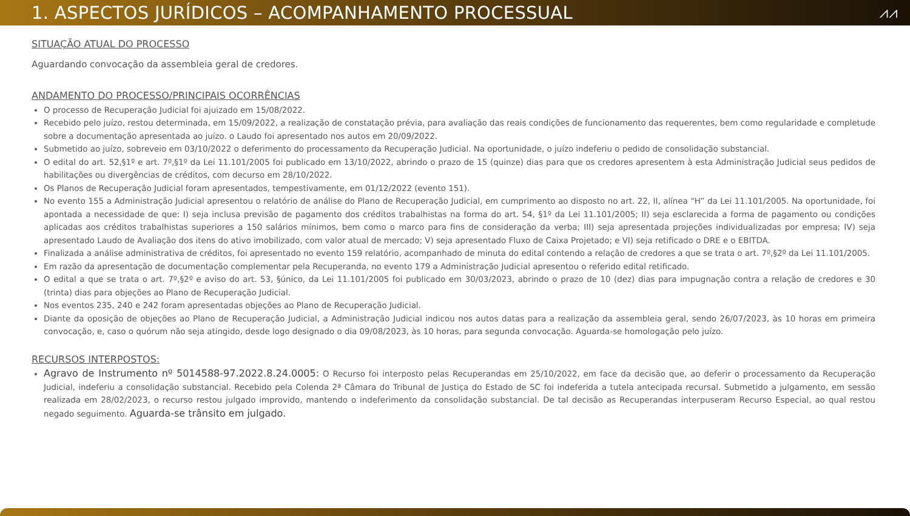1. ASPECTOS JURÍDICOS – ACOMPANHAMENTO PROCESSUAL
⩘⩘
SITUAÇÃO ATUAL DO PROCESSO
Aguardando convocação da assembleia geral de credores.
ANDAMENTO DO PROCESSO/PRINCIPAIS OCORRÊNCIAS
O processo de Recuperação Judicial foi ajuizado em 15/08/2022.
Recebido pelo juízo, restou determinada, em 15/09/2022, a realização de constatação prévia, para avaliação das reais condições de funcionamento das requerentes, bem como regularidade e completude sobre a documentação apresentada ao juízo. o Laudo foi apresentado nos autos em 20/09/2022.
Submetido ao juízo, sobreveio em 03/10/2022 o deferimento do processamento da Recuperação Judicial. Na oportunidade, o juízo indeferiu o pedido de consolidação substancial.
O edital do art. 52,§1º e art. 7º,§1º da Lei 11.101/2005 foi publicado em 13/10/2022, abrindo o prazo de 15 (quinze) dias para que os credores apresentem à esta Administração Judicial seus pedidos de habilitações ou divergências de créditos, com decurso em 28/10/2022.
Os Planos de Recuperação Judicial foram apresentados, tempestivamente, em 01/12/2022 (evento 151).
No evento 155 a Administração Judicial apresentou o relatório de análise do Plano de Recuperação Judicial, em cumprimento ao disposto no art. 22, II, alínea “H” da Lei 11.101/2005. Na oportunidade, foi apontada a necessidade de que: I) seja inclusa previsão de pagamento dos créditos trabalhistas na forma do art. 54, §1º da Lei 11.101/2005; II) seja esclarecida a forma de pagamento ou condições aplicadas aos créditos trabalhistas superiores a 150 salários mínimos, bem como o marco para fins de consideração da verba; III) seja apresentada projeções individualizadas por empresa; IV) seja apresentado Laudo de Avaliação dos itens do ativo imobilizado, com valor atual de mercado; V) seja apresentado Fluxo de Caixa Projetado; e VI) seja retificado o DRE e o EBITDA.
Finalizada a análise administrativa de créditos, foi apresentado no evento 159 relatório, acompanhado de minuta do edital contendo a relação de credores a que se trata o art. 7º,§2º da Lei 11.101/2005.
Em razão da apresentação de documentação complementar pela Recuperanda, no evento 179 a Administração Judicial apresentou o referido edital retificado.
O edital a que se trata o art. 7º,§2º e aviso do art. 53, §único, da Lei 11.101/2005 foi publicado em 30/03/2023, abrindo o prazo de 10 (dez) dias para impugnação contra a relação de credores e 30 (trinta) dias para objeções ao Plano de Recuperação Judicial.
Nos eventos 235, 240 e 242 foram apresentadas objeções ao Plano de Recuperação Judicial.
Diante da oposição de objeções ao Plano de Recuperação Judicial, a Administração Judicial indicou nos autos datas para a realização da assembleia geral, sendo 26/07/2023, às 10 horas em primeira convocação, e, caso o quórum não seja atingido, desde logo designado o dia 09/08/2023, às 10 horas, para segunda convocação. Aguarda-se homologação pelo juízo.
RECURSOS INTERPOSTOS:
Agravo de Instrumento nº 5014588-97.2022.8.24.0005: O Recurso foi interposto pelas Recuperandas em 25/10/2022, em face da decisão que, ao deferir o processamento da Recuperação Judicial, indeferiu a consolidação substancial. Recebido pela Colenda 2ª Câmara do Tribunal de Justiça do Estado de SC foi indeferida a tutela antecipada recursal. Submetido a julgamento, em sessão realizada em 28/02/2023, o recurso restou julgado improvido, mantendo o indeferimento da consolidação substancial. De tal decisão as Recuperandas interpuseram Recurso Especial, ao qual restou negado seguimento. Aguarda-se trânsito em julgado.